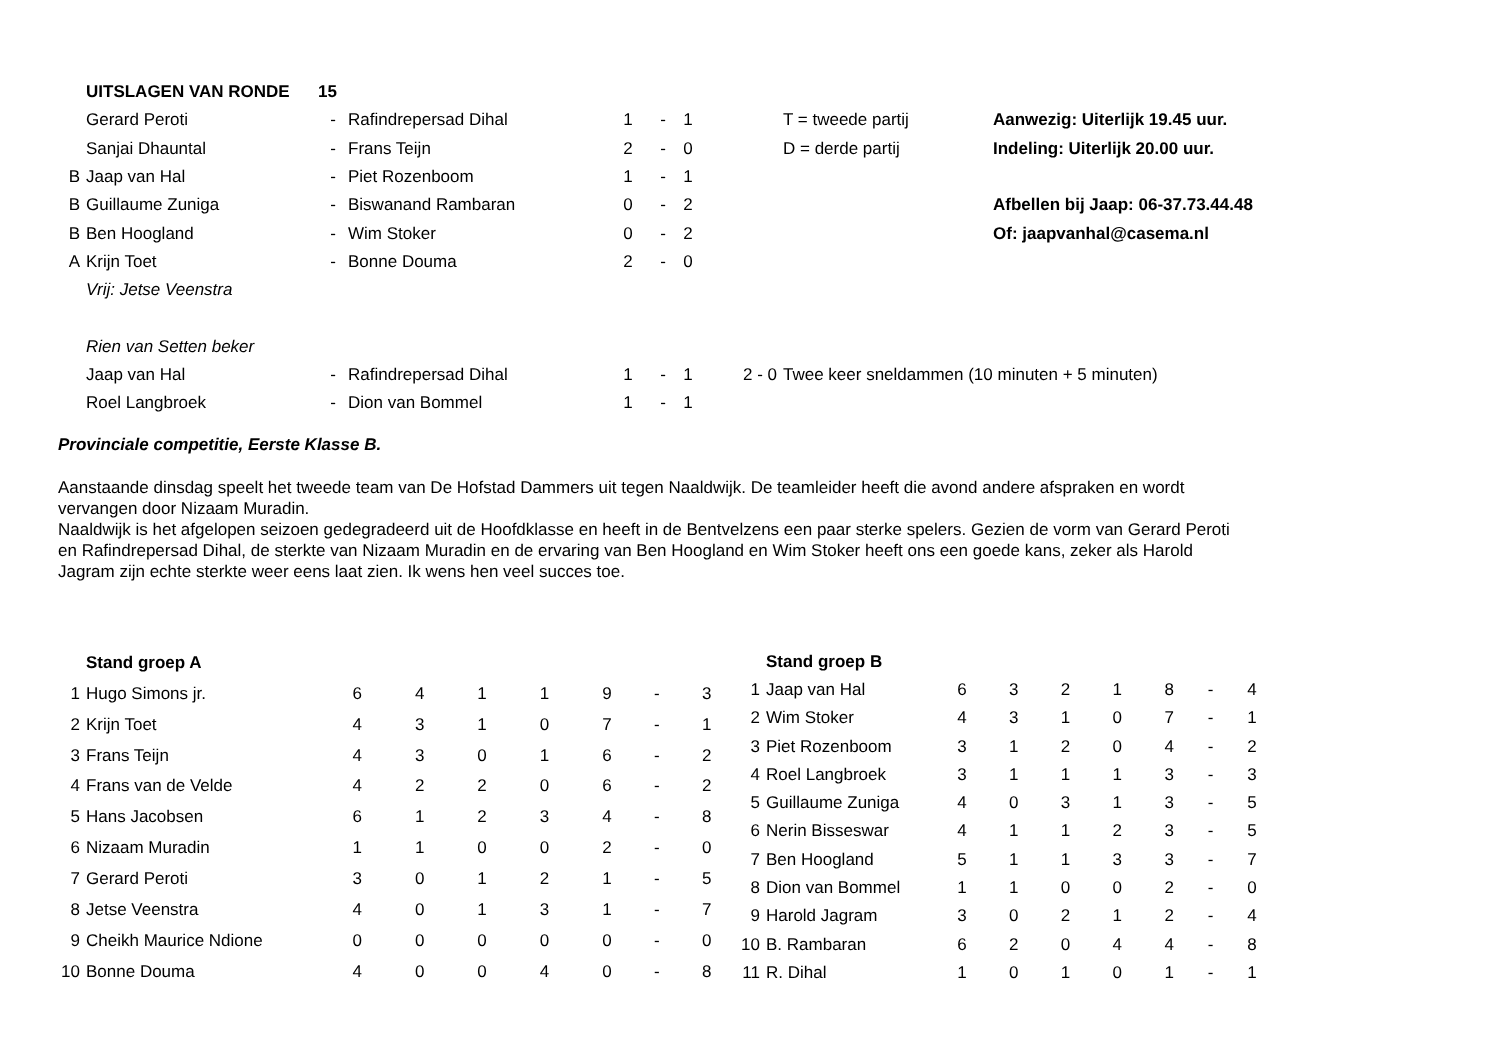| | UITSLAGEN VAN RONDE | 15 | | | | | | | |
| | Gerard Peroti | - | Rafindrepersad Dihal | 1 | - | 1 | | T = tweede partij | Aanwezig: Uiterlijk 19.45 uur. |
| | Sanjai Dhauntal | - | Frans Teijn | 2 | - | 0 | | D = derde partij | Indeling: Uiterlijk 20.00 uur. |
| B | Jaap van Hal | - | Piet Rozenboom | 1 | - | 1 | | | |
| B | Guillaume Zuniga | - | Biswanand Rambaran | 0 | - | 2 | | | Afbellen bij Jaap: 06-37.73.44.48 |
| B | Ben Hoogland | - | Wim Stoker | 0 | - | 2 | | | Of: jaapvanhal@casema.nl |
| A | Krijn Toet | - | Bonne Douma | 2 | - | 0 | | | |
| | Vrij: Jetse Veenstra | | | | | | | | |
| | Rien van Setten beker | | | | | | | | |
| | Jaap van Hal | - | Rafindrepersad Dihal | 1 | - | 1 | 2 - 0 | Twee keer sneldammen (10 minuten + 5 minuten) | |
| | Roel Langbroek | - | Dion van Bommel | 1 | - | 1 | | | |
Provinciale competitie, Eerste Klasse B.
Aanstaande dinsdag speelt het tweede team van De Hofstad Dammers uit tegen Naaldwijk. De teamleider heeft die avond andere afspraken en wordt vervangen door Nizaam Muradin.
Naaldwijk is het afgelopen seizoen gedegradeerd uit de Hoofdklasse en heeft in de Bentvelzens een paar sterke spelers. Gezien de vorm van Gerard Peroti en Rafindrepersad Dihal, de sterkte van Nizaam Muradin en de ervaring van Ben Hoogland en Wim Stoker heeft ons een goede kans, zeker als Harold Jagram zijn echte sterkte weer eens laat zien. Ik wens hen veel succes toe.
| | Stand groep A | | | | | | | |
| 1 | Hugo Simons jr. | 6 | 4 | 1 | 1 | 9 | - | 3 |
| 2 | Krijn Toet | 4 | 3 | 1 | 0 | 7 | - | 1 |
| 3 | Frans Teijn | 4 | 3 | 0 | 1 | 6 | - | 2 |
| 4 | Frans van de Velde | 4 | 2 | 2 | 0 | 6 | - | 2 |
| 5 | Hans Jacobsen | 6 | 1 | 2 | 3 | 4 | - | 8 |
| 6 | Nizaam Muradin | 1 | 1 | 0 | 0 | 2 | - | 0 |
| 7 | Gerard Peroti | 3 | 0 | 1 | 2 | 1 | - | 5 |
| 8 | Jetse Veenstra | 4 | 0 | 1 | 3 | 1 | - | 7 |
| 9 | Cheikh Maurice Ndione | 0 | 0 | 0 | 0 | 0 | - | 0 |
| 10 | Bonne Douma | 4 | 0 | 0 | 4 | 0 | - | 8 |
| | Stand groep B | | | | | | | |
| 1 | Jaap van Hal | 6 | 3 | 2 | 1 | 8 | - | 4 |
| 2 | Wim Stoker | 4 | 3 | 1 | 0 | 7 | - | 1 |
| 3 | Piet Rozenboom | 3 | 1 | 2 | 0 | 4 | - | 2 |
| 4 | Roel Langbroek | 3 | 1 | 1 | 1 | 3 | - | 3 |
| 5 | Guillaume Zuniga | 4 | 0 | 3 | 1 | 3 | - | 5 |
| 6 | Nerin Bisseswar | 4 | 1 | 1 | 2 | 3 | - | 5 |
| 7 | Ben Hoogland | 5 | 1 | 1 | 3 | 3 | - | 7 |
| 8 | Dion van Bommel | 1 | 1 | 0 | 0 | 2 | - | 0 |
| 9 | Harold Jagram | 3 | 0 | 2 | 1 | 2 | - | 4 |
| 10 | B. Rambaran | 6 | 2 | 0 | 4 | 4 | - | 8 |
| 11 | R. Dihal | 1 | 0 | 1 | 0 | 1 | - | 1 |